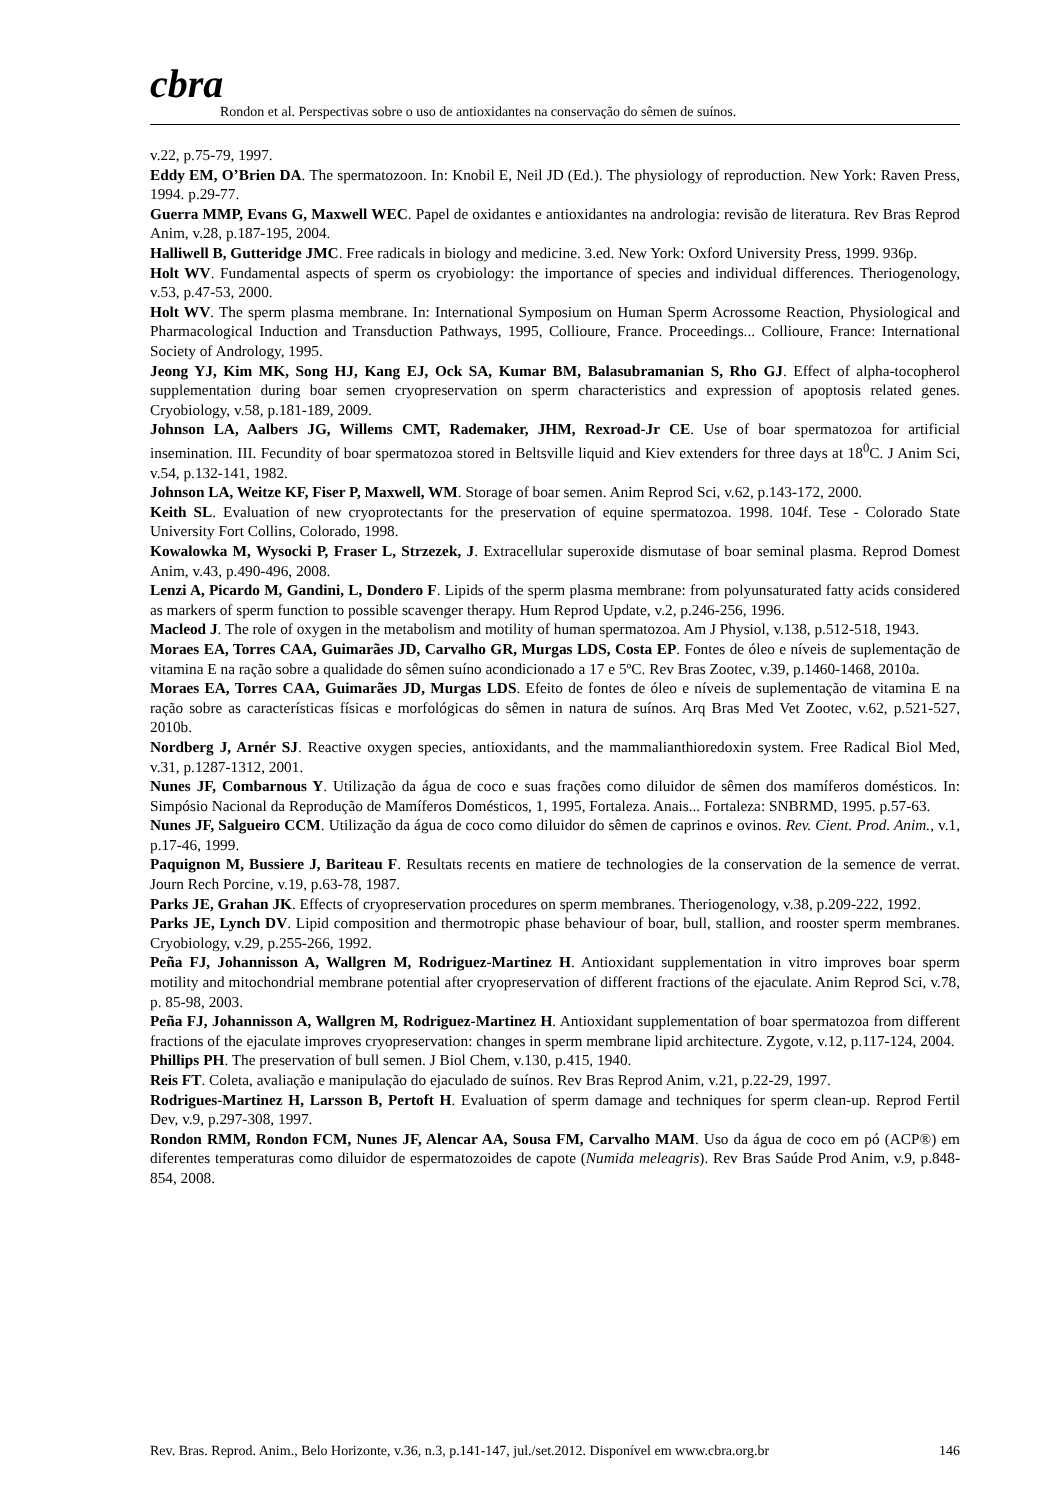cbra
Rondon et al. Perspectivas sobre o uso de antioxidantes na conservação do sêmen de suínos.
v.22, p.75-79, 1997.
Eddy EM, O’Brien DA. The spermatozoon. In: Knobil E, Neil JD (Ed.). The physiology of reproduction. New York: Raven Press, 1994. p.29-77.
Guerra MMP, Evans G, Maxwell WEC. Papel de oxidantes e antioxidantes na andrologia: revisão de literatura. Rev Bras Reprod Anim, v.28, p.187-195, 2004.
Halliwell B, Gutteridge JMC. Free radicals in biology and medicine. 3.ed. New York: Oxford University Press, 1999. 936p.
Holt WV. Fundamental aspects of sperm os cryobiology: the importance of species and individual differences. Theriogenology, v.53, p.47-53, 2000.
Holt WV. The sperm plasma membrane. In: International Symposium on Human Sperm Acrossome Reaction, Physiological and Pharmacological Induction and Transduction Pathways, 1995, Collioure, France. Proceedings... Collioure, France: International Society of Andrology, 1995.
Jeong YJ, Kim MK, Song HJ, Kang EJ, Ock SA, Kumar BM, Balasubramanian S, Rho GJ. Effect of alpha-tocopherol supplementation during boar semen cryopreservation on sperm characteristics and expression of apoptosis related genes. Cryobiology, v.58, p.181-189, 2009.
Johnson LA, Aalbers JG, Willems CMT, Rademaker, JHM, Rexroad-Jr CE. Use of boar spermatozoa for artificial insemination. III. Fecundity of boar spermatozoa stored in Beltsville liquid and Kiev extenders for three days at 18<sup>0</sup>C. J Anim Sci, v.54, p.132-141, 1982.
Johnson LA, Weitze KF, Fiser P, Maxwell, WM. Storage of boar semen. Anim Reprod Sci, v.62, p.143-172, 2000.
Keith SL. Evaluation of new cryoprotectants for the preservation of equine spermatozoa. 1998. 104f. Tese - Colorado State University Fort Collins, Colorado, 1998.
Kowalowka M, Wysocki P, Fraser L, Strzezek, J. Extracellular superoxide dismutase of boar seminal plasma. Reprod Domest Anim, v.43, p.490-496, 2008.
Lenzi A, Picardo M, Gandini, L, Dondero F. Lipids of the sperm plasma membrane: from polyunsaturated fatty acids considered as markers of sperm function to possible scavenger therapy. Hum Reprod Update, v.2, p.246-256, 1996.
Macleod J. The role of oxygen in the metabolism and motility of human spermatozoa. Am J Physiol, v.138, p.512-518, 1943.
Moraes EA, Torres CAA, Guimarães JD, Carvalho GR, Murgas LDS, Costa EP. Fontes de óleo e níveis de suplementação de vitamina E na ração sobre a qualidade do sêmen suíno acondicionado a 17 e 5ºC. Rev Bras Zootec, v.39, p.1460-1468, 2010a.
Moraes EA, Torres CAA, Guimarães JD, Murgas LDS. Efeito de fontes de óleo e níveis de suplementação de vitamina E na ração sobre as características físicas e morfológicas do sêmen in natura de suínos. Arq Bras Med Vet Zootec, v.62, p.521-527, 2010b.
Nordberg J, Arnér SJ. Reactive oxygen species, antioxidants, and the mammalianthioredoxin system. Free Radical Biol Med, v.31, p.1287-1312, 2001.
Nunes JF, Combarnous Y. Utilização da água de coco e suas frações como diluidor de sêmen dos mamíferos domésticos. In: Simpósio Nacional da Reprodução de Mamíferos Domésticos, 1, 1995, Fortaleza. Anais... Fortaleza: SNBRMD, 1995. p.57-63.
Nunes JF, Salgueiro CCM. Utilização da água de coco como diluidor do sêmen de caprinos e ovinos. Rev. Cient. Prod. Anim., v.1, p.17-46, 1999.
Paquignon M, Bussiere J, Bariteau F. Resultats recents en matiere de technologies de la conservation de la semence de verrat. Journ Rech Porcine, v.19, p.63-78, 1987.
Parks JE, Grahan JK. Effects of cryopreservation procedures on sperm membranes. Theriogenology, v.38, p.209-222, 1992.
Parks JE, Lynch DV. Lipid composition and thermotropic phase behaviour of boar, bull, stallion, and rooster sperm membranes. Cryobiology, v.29, p.255-266, 1992.
Peña FJ, Johannisson A, Wallgren M, Rodriguez-Martinez H. Antioxidant supplementation in vitro improves boar sperm motility and mitochondrial membrane potential after cryopreservation of different fractions of the ejaculate. Anim Reprod Sci, v.78, p. 85-98, 2003.
Peña FJ, Johannisson A, Wallgren M, Rodriguez-Martinez H. Antioxidant supplementation of boar spermatozoa from different fractions of the ejaculate improves cryopreservation: changes in sperm membrane lipid architecture. Zygote, v.12, p.117-124, 2004.
Phillips PH. The preservation of bull semen. J Biol Chem, v.130, p.415, 1940.
Reis FT. Coleta, avaliação e manipulação do ejaculado de suínos. Rev Bras Reprod Anim, v.21, p.22-29, 1997.
Rodrigues-Martinez H, Larsson B, Pertoft H. Evaluation of sperm damage and techniques for sperm clean-up. Reprod Fertil Dev, v.9, p.297-308, 1997.
Rondon RMM, Rondon FCM, Nunes JF, Alencar AA, Sousa FM, Carvalho MAM. Uso da água de coco em pó (ACP®) em diferentes temperaturas como diluidor de espermatozoides de capote (Numida meleagris). Rev Bras Saúde Prod Anim, v.9, p.848-854, 2008.
Rev. Bras. Reprod. Anim., Belo Horizonte, v.36, n.3, p.141-147, jul./set.2012. Disponível em www.cbra.org.br 146